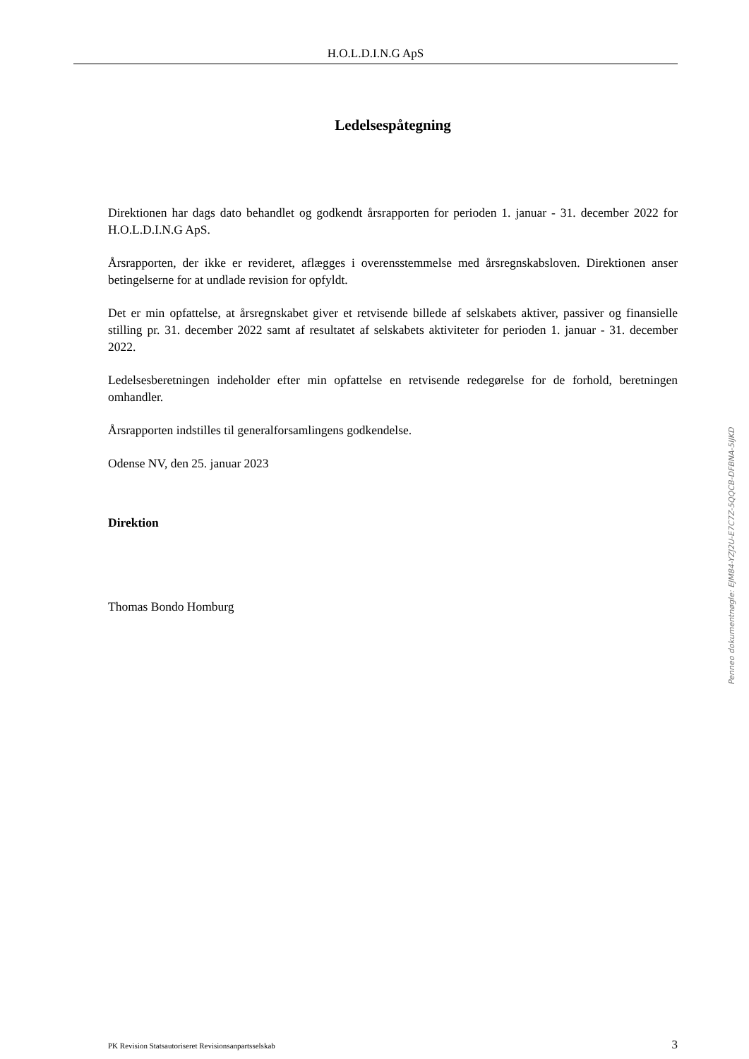H.O.L.D.I.N.G ApS
Ledelsespåtegning
Direktionen har dags dato behandlet og godkendt årsrapporten for perioden 1. januar - 31. december 2022 for H.O.L.D.I.N.G ApS.
Årsrapporten, der ikke er revideret, aflægges i overensstemmelse med årsregnskabsloven. Direktionen anser betingelserne for at undlade revision for opfyldt.
Det er min opfattelse, at årsregnskabet giver et retvisende billede af selskabets aktiver, passiver og finansielle stilling pr. 31. december 2022 samt af resultatet af selskabets aktiviteter for perioden 1. januar - 31. december 2022.
Ledelsesberetningen indeholder efter min opfattelse en retvisende redegørelse for de forhold, beretningen omhandler.
Årsrapporten indstilles til generalforsamlingens godkendelse.
Odense NV, den 25. januar 2023
Direktion
Thomas Bondo Homburg
Penneo dokumentnøgle: EJM84-YZJ2U-E7C7Z-5QQCB-DFBNA-5IJKD
PK Revision Statsautoriseret Revisionsanpartsselskab 3